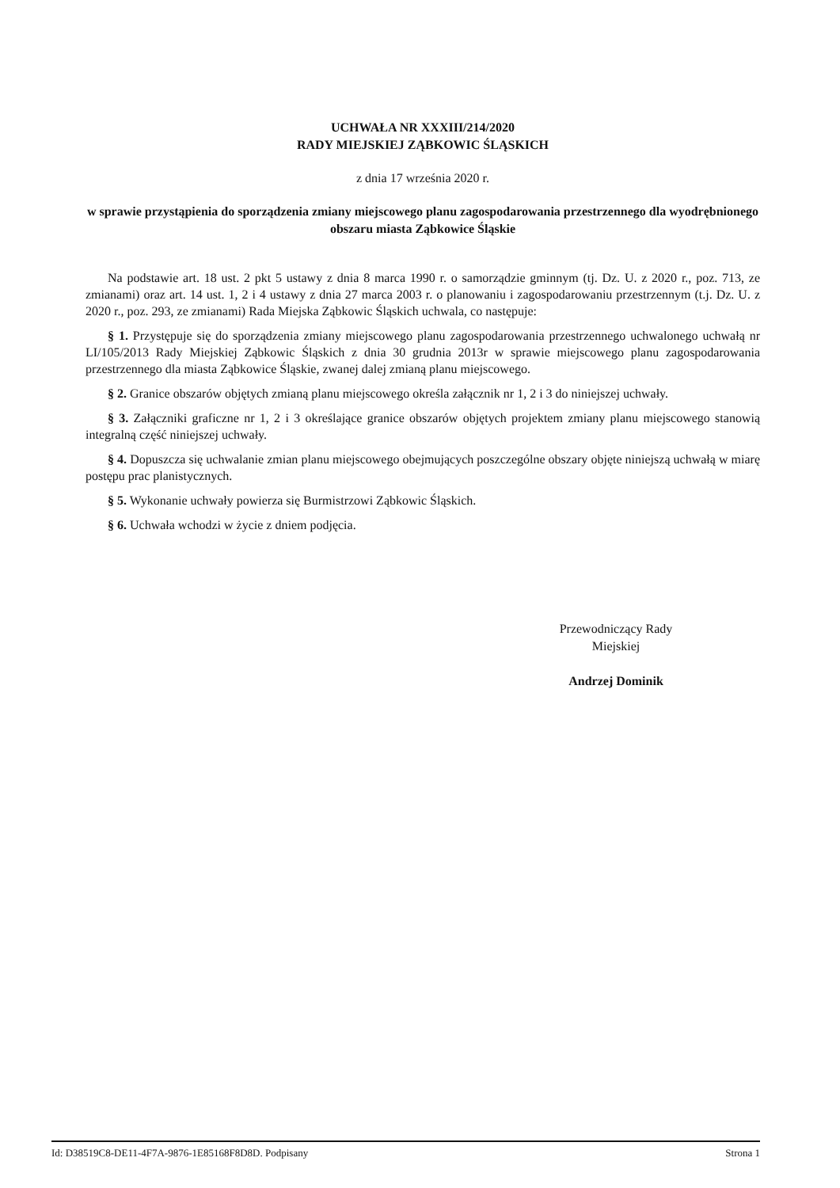UCHWAŁA NR XXXIII/214/2020
RADY MIEJSKIEJ ZĄBKOWIC ŚLĄSKICH
z dnia 17 września 2020 r.
w sprawie przystąpienia do sporządzenia zmiany miejscowego planu zagospodarowania przestrzennego dla wyodrębnionego obszaru miasta Ząbkowice Śląskie
Na podstawie art. 18 ust. 2 pkt 5 ustawy z dnia 8 marca 1990 r. o samorządzie gminnym (tj. Dz. U. z 2020 r., poz. 713, ze zmianami) oraz art. 14 ust. 1, 2 i 4 ustawy z dnia 27 marca 2003 r. o planowaniu i zagospodarowaniu przestrzennym (t.j. Dz. U. z 2020 r., poz. 293, ze zmianami) Rada Miejska Ząbkowic Śląskich uchwala, co następuje:
§ 1. Przystępuje się do sporządzenia zmiany miejscowego planu zagospodarowania przestrzennego uchwalonego uchwałą nr LI/105/2013 Rady Miejskiej Ząbkowic Śląskich z dnia 30 grudnia 2013r w sprawie miejscowego planu zagospodarowania przestrzennego dla miasta Ząbkowice Śląskie, zwanej dalej zmianą planu miejscowego.
§ 2. Granice obszarów objętych zmianą planu miejscowego określa załącznik nr 1, 2 i 3 do niniejszej uchwały.
§ 3. Załączniki graficzne nr 1, 2 i 3 określające granice obszarów objętych projektem zmiany planu miejscowego stanowią integralną część niniejszej uchwały.
§ 4. Dopuszcza się uchwalanie zmian planu miejscowego obejmujących poszczególne obszary objęte niniejszą uchwałą w miarę postępu prac planistycznych.
§ 5. Wykonanie uchwały powierza się Burmistrzowi Ząbkowic Śląskich.
§ 6. Uchwała wchodzi w życie z dniem podjęcia.
Przewodniczący Rady
Miejskiej
Andrzej Dominik
Id: D38519C8-DE11-4F7A-9876-1E85168F8D8D. Podpisany Strona 1